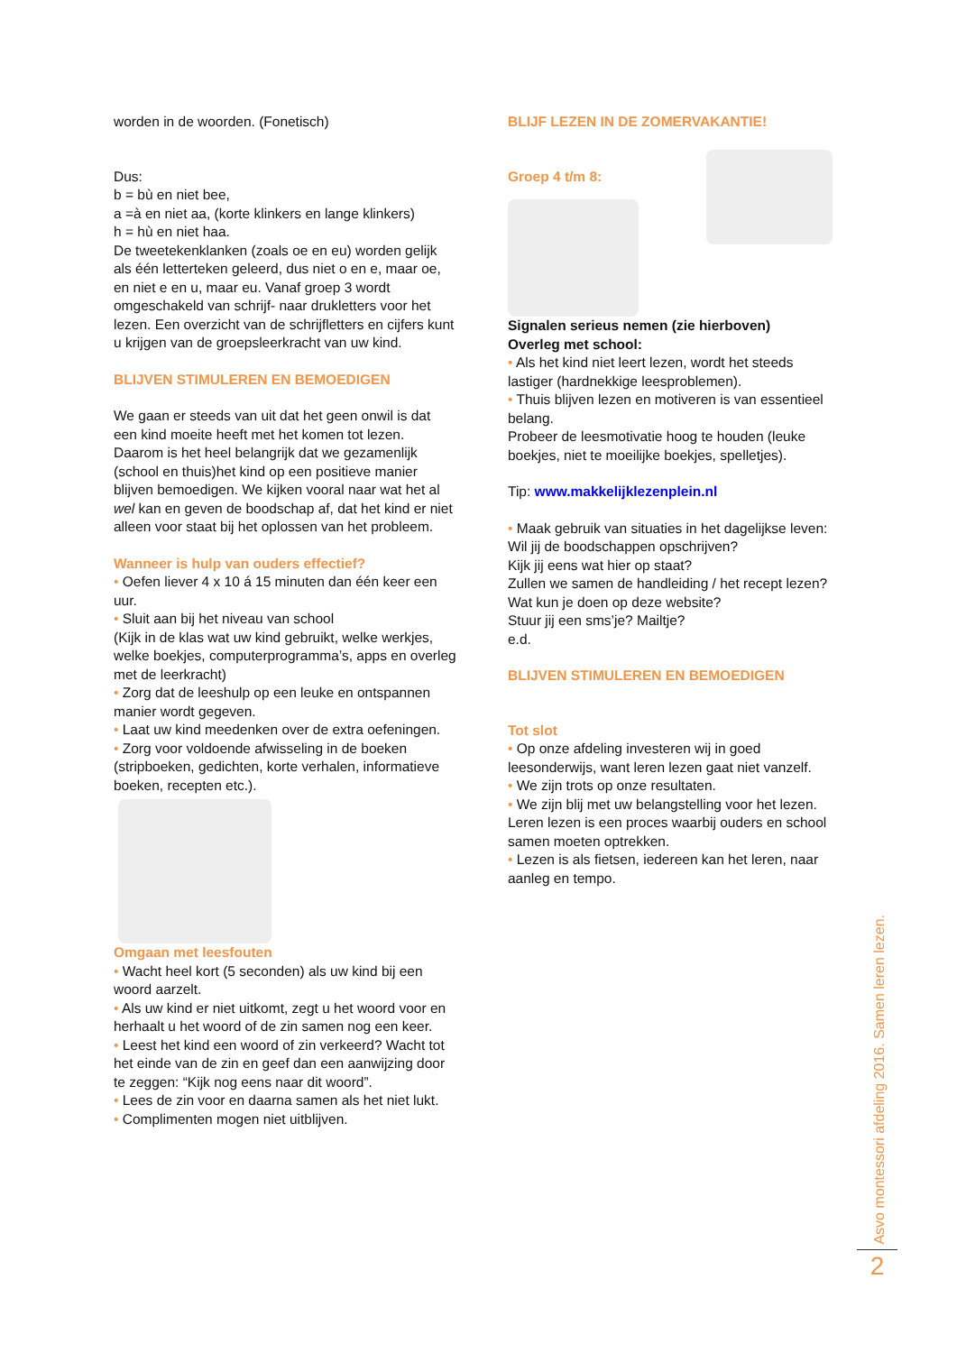worden in de woorden. (Fonetisch)
Dus:
b = bù en niet bee,
a =à en niet aa, (korte klinkers en lange klinkers)
h = hù en niet haa.
De tweetekenklanken (zoals oe en eu) worden gelijk als één letterteken geleerd, dus niet o en e, maar oe, en niet e en u, maar eu. Vanaf groep 3 wordt omgeschakeld van schrijf- naar drukletters voor het lezen. Een overzicht van de schrijfletters en cijfers kunt u krijgen van de groepsleerkracht van uw kind.
BLIJVEN STIMULEREN EN BEMOEDIGEN
We gaan er steeds van uit dat het geen onwil is dat een kind moeite heeft met het komen tot lezen. Daarom is het heel belangrijk dat we gezamenlijk (school en thuis)het kind op een positieve manier blijven bemoedigen. We kijken vooral naar wat het al wel kan en geven de boodschap af, dat het kind er niet alleen voor staat bij het oplossen van het probleem.
Wanneer is hulp van ouders effectief?
• Oefen liever 4 x 10 á 15 minuten dan één keer een uur.
• Sluit aan bij het niveau van school
(Kijk in de klas wat uw kind gebruikt, welke werkjes, welke boekjes, computerprogramma’s, apps en overleg met de leerkracht)
• Zorg dat de leeshulp op een leuke en ontspannen manier wordt gegeven.
• Laat uw kind meedenken over de extra oefeningen.
• Zorg voor voldoende afwisseling in de boeken (stripboeken, gedichten, korte verhalen, informatieve boeken, recepten etc.).
Omgaan met leesfouten
• Wacht heel kort (5 seconden) als uw kind bij een woord aarzelt.
• Als uw kind er niet uitkomt, zegt u het woord voor en herhaalt u het woord of de zin samen nog een keer.
• Leest het kind een woord of zin verkeerd? Wacht tot het einde van de zin en geef dan een aanwijzing door te zeggen: “Kijk nog eens naar dit woord”.
• Lees de zin voor en daarna samen als het niet lukt.
• Complimenten mogen niet uitblijven.
BLIJF LEZEN IN DE ZOMERVAKANTIE!
Groep 4 t/m 8:
Signalen serieus nemen (zie hierboven)
Overleg met school:
• Als het kind niet leert lezen, wordt het steeds lastiger (hardnekkige leesproblemen).
• Thuis blijven lezen en motiveren is van essentieel belang.
Probeer de leesmotivatie hoog te houden (leuke boekjes, niet te moeilijke boekjes, spelletjes).
Tip: www.makkelijklezenplein.nl
• Maak gebruik van situaties in het dagelijkse leven:
Wil jij de boodschappen opschrijven?
Kijk jij eens wat hier op staat?
Zullen we samen de handleiding / het recept lezen?
Wat kun je doen op deze website?
Stuur jij een sms’je? Mailtje?
e.d.
BLIJVEN STIMULEREN EN BEMOEDIGEN
Tot slot
• Op onze afdeling investeren wij in goed leesonderwijs, want leren lezen gaat niet vanzelf.
• We zijn trots op onze resultaten.
• We zijn blij met uw belangstelling voor het lezen. Leren lezen is een proces waarbij ouders en school samen moeten optrekken.
• Lezen is als fietsen, iedereen kan het leren, naar aanleg en tempo.
Asvo montessori afdeling 2016. Samen leren lezen.
2